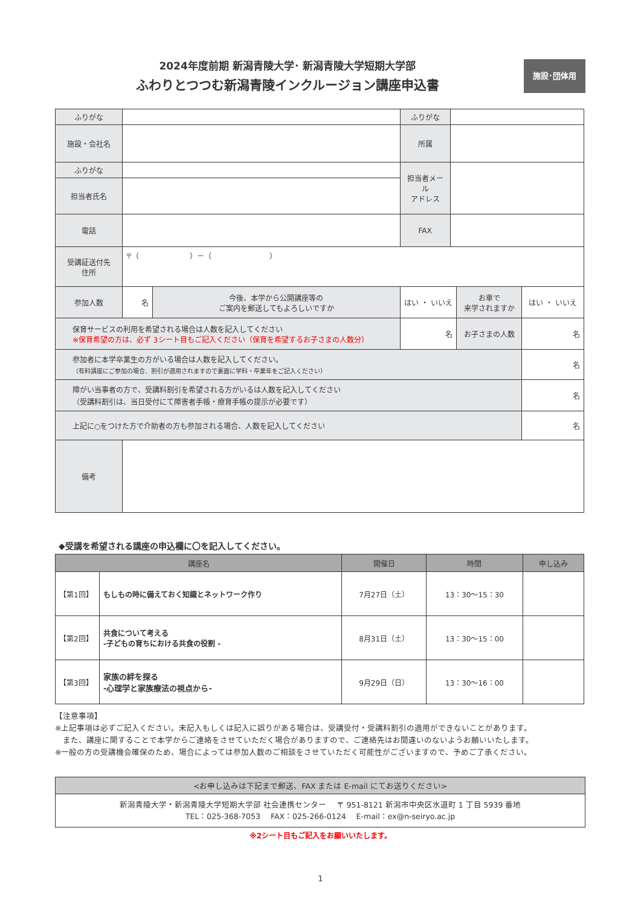2024年度前期 新潟青陵大学･ 新潟青陵大学短期大学部
ふわりとつつむ新潟青陵インクルージョン講座申込書
施設･団体用
| ふりがな | | | ふりがな | | | |
| 施設・会社名 | | | 所属 | | | |
| ふりがな | | | 担当者メール アドレス | | | |
| 担当者氏名 | | | | | | |
| 電話 | | | FAX | | | |
| 受講証送付先 住所 | 〒（ ）－（ ） | | | | | |
| 参加人数 | 名 | 今後、本学から公開講座等の ご案内を郵送してもよろしいですか | はい ・ いいえ | | お車で 来学されますか | はい ・ いいえ |
| 保育サービスの利用を希望される場合は人数を記入してください ※保育希望の方は、必ず 3シート目もご記入ください（保育を希望するお子さまの人数分） | | | 名 | | お子さまの人数 | 名 |
| 参加者に本学卒業生の方がいる場合は人数を記入してください。 （有料講座にご参加の場合、割引が適用されますので裏面に学科・卒業年をご記入ください） | | | | | | 名 |
| 障がい当事者の方で、受講料割引を希望される方がいるは人数を記入してください （受講料割引は、当日受付にて障害者手帳・療育手帳の提示が必要です） | | | | | | 名 |
| 上記に○をつけた方で介助者の方も参加される場合、人数を記入してください | | | | | | 名 |
| 備考 | | | | | | |
◆受講を希望される講座の申込欄に〇を記入してください。
| 講座名 | | 開催日 | 時間 | 申し込み |
| --- | --- | --- | --- | --- |
| 【第1回】 | もしもの時に備えておく知識とネットワーク作り | 7月27日（土） | 13：30～15：30 | |
| 【第2回】 | 共食について考える -子どもの育ちにおける共食の役割 - | 8月31日（土） | 13：30～15：00 | |
| 【第3回】 | 家族の絆を探る -心理学と家族療法の視点から- | 9月29日（日） | 13：30～16：00 | |
【注意事項】
※上記事項は必ずご記入ください。未記入もしくは記入に誤りがある場合は、受講受付・受講料割引の適用ができないことがあります。
　また、講座に関することで本学からご連絡をさせていただく場合がありますので、ご連絡先はお間違いのないようお願いいたします。
※一般の方の受講機会確保のため、場合によっては参加人数のご相談をさせていただく可能性がございますので、予めご了承ください。
<お申し込みは下記まで郵送、FAX または E-mail にてお送りください>
新潟青陵大学・新潟青陵大学短期大学部 社会連携センター　 〒 951-8121 新潟市中央区水道町 1 丁目 5939 番地
TEL：025-368-7053　 FAX：025-266-0124　 E-mail：ex@n-seiryo.ac.jp
※2シート目もご記入をお願いいたします。
1